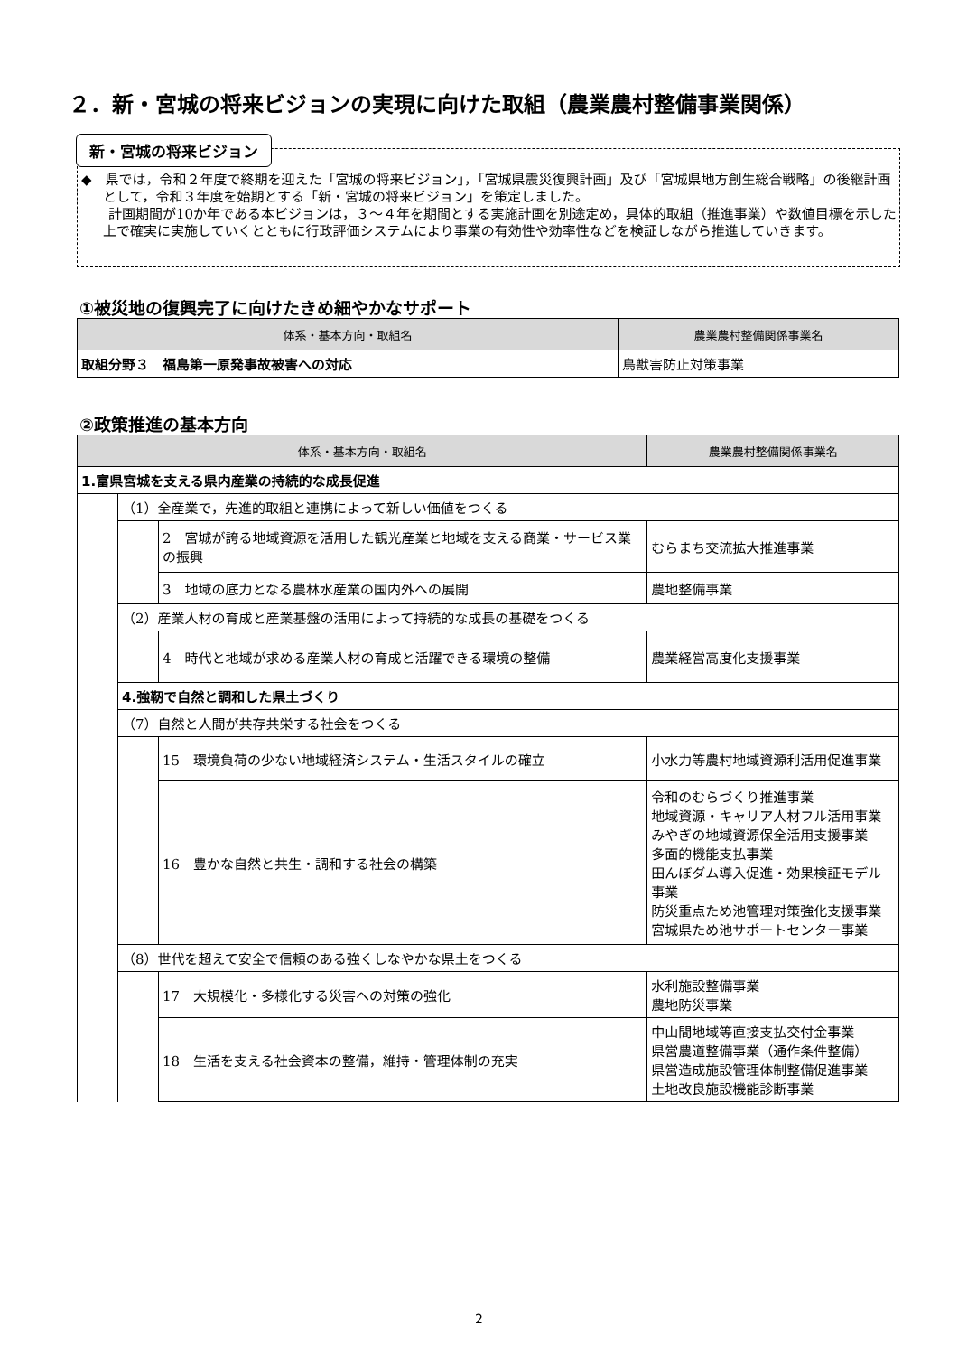２．新・宮城の将来ビジョンの実現に向けた取組（農業農村整備事業関係）
新・宮城の将来ビジョン
◆　県では，令和２年度で終期を迎えた「宮城の将来ビジョン」，「宮城県震災復興計画」及び「宮城県地方創生総合戦略」の後継計画として，令和３年度を始期とする「新・宮城の将来ビジョン」を策定しました。
　　計画期間が10か年である本ビジョンは，３～４年を期間とする実施計画を別途定め，具体的取組（推進事業）や数値目標を示した上で確実に実施していくとともに行政評価システムにより事業の有効性や効率性などを検証しながら推進していきます。
①被災地の復興完了に向けたきめ細やかなサポート
| 体系・基本方向・取組名 | 農業農村整備関係事業名 |
| --- | --- |
| 取組分野３ 福島第一原発事故被害への対応 | 鳥獣害防止対策事業 |
②政策推進の基本方向
| 体系・基本方向・取組名 | | | 農業農村整備関係事業名 |
| --- | --- | --- | --- |
| 1.富県宮城を支える県内産業の持続的な成長促進 | | | |
| | （1）全産業で，先進的取組と連携によって新しい価値をつくる | | |
| | | 2 宮城が誇る地域資源を活用した観光産業と地域を支える商業・サービス業の振興 | むらまち交流拡大推進事業 |
| | | 3 地域の底力となる農林水産業の国内外への展開 | 農地整備事業 |
| | （2）産業人材の育成と産業基盤の活用によって持続的な成長の基礎をつくる | | |
| | | 4 時代と地域が求める産業人材の育成と活躍できる環境の整備 | 農業経営高度化支援事業 |
| | 4.強靭で自然と調和した県土づくり | | |
| | （7）自然と人間が共存共栄する社会をつくる | | |
| | | 15 環境負荷の少ない地域経済システム・生活スタイルの確立 | 小水力等農村地域資源利活用促進事業 |
| | | 16 豊かな自然と共生・調和する社会の構築 | 令和のむらづくり推進事業 地域資源・キャリア人材フル活用事業 みやぎの地域資源保全活用支援事業 多面的機能支払事業 田んぼダム導入促進・効果検証モデル事業 防災重点ため池管理対策強化支援事業 宮城県ため池サポートセンター事業 |
| | （8）世代を超えて安全で信頼のある強くしなやかな県土をつくる | | |
| | | 17 大規模化・多様化する災害への対策の強化 | 水利施設整備事業 農地防災事業 |
| | | 18 生活を支える社会資本の整備，維持・管理体制の充実 | 中山間地域等直接支払交付金事業 県営農道整備事業（通作条件整備） 県営造成施設管理体制整備促進事業 土地改良施設機能診断事業 |
2